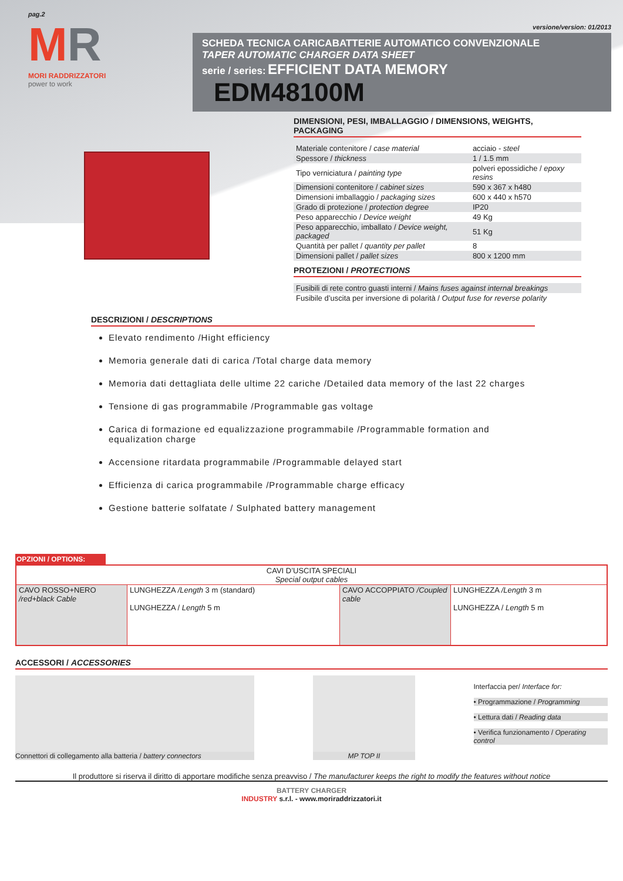pag.2
MR
MORI RADDRIZZATORI
power to work
versione/version: 01/2013
SCHEDA TECNICA CARICABATTERIE AUTOMATICO CONVENZIONALE
TAPER AUTOMATIC CHARGER DATA SHEET
serie / series: EFFICIENT DATA MEMORY EDM48100M
DIMENSIONI, PESI, IMBALLAGGIO / DIMENSIONS, WEIGHTS, PACKAGING
| Materiale contenitore / case material | acciaio - steel |
| Spessore / thickness | 1 / 1.5 mm |
| Tipo verniciatura / painting type | polveri epossidiche / epoxy resins |
| Dimensioni contenitore / cabinet sizes | 590 x 367 x h480 |
| Dimensioni imballaggio / packaging sizes | 600 x 440 x h570 |
| Grado di protezione / protection degree | IP20 |
| Peso apparecchio / Device weight | 49 Kg |
| Peso apparecchio, imballato / Device weight, packaged | 51 Kg |
| Quantità per pallet / quantity per pallet | 8 |
| Dimensioni pallet / pallet sizes | 800 x 1200 mm |
PROTEZIONI / PROTECTIONS
| Fusibili di rete contro guasti interni / Mains fuses against internal breakings |
| Fusibile d’uscita per inversione di polarità / Output fuse for reverse polarity |
DESCRIZIONI / DESCRIPTIONS
Elevato rendimento /Hight efficiency
Memoria generale dati di carica /Total charge data memory
Memoria dati dettagliata delle ultime 22 cariche /Detailed data memory of the last 22 charges
Tensione di gas programmabile /Programmable gas voltage
Carica di formazione ed equalizzazione programmabile /Programmable formation and equalization charge
Accensione ritardata programmabile /Programmable delayed start
Efficienza di carica programmabile /Programmable charge efficacy
Gestione batterie solfatate / Sulphated battery management
OPZIONI / OPTIONS:
| CAVI D’USCITA SPECIALI Special output cables | | | |
| CAVO ROSSO+NERO /red+black Cable | LUNGHEZZA /Length 3 m (standard) LUNGHEZZA / Length 5 m | CAVO ACCOPPIATO /Coupled cable | LUNGHEZZA /Length 3 m LUNGHEZZA / Length 5 m |
ACCESSORI / ACCESSORIES
Connettori di collegamento alla batteria / battery connectors
MP TOP II
Interfaccia per/ Interface for:
• Programmazione / Programming
• Lettura dati / Reading data
• Verifica funzionamento / Operating control
Il produttore si riserva il diritto di apportare modifiche senza preavviso / The manufacturer keeps the right to modify the features without notice
BATTERY CHARGER
INDUSTRY s.r.l. - www.moriraddrizzatori.it